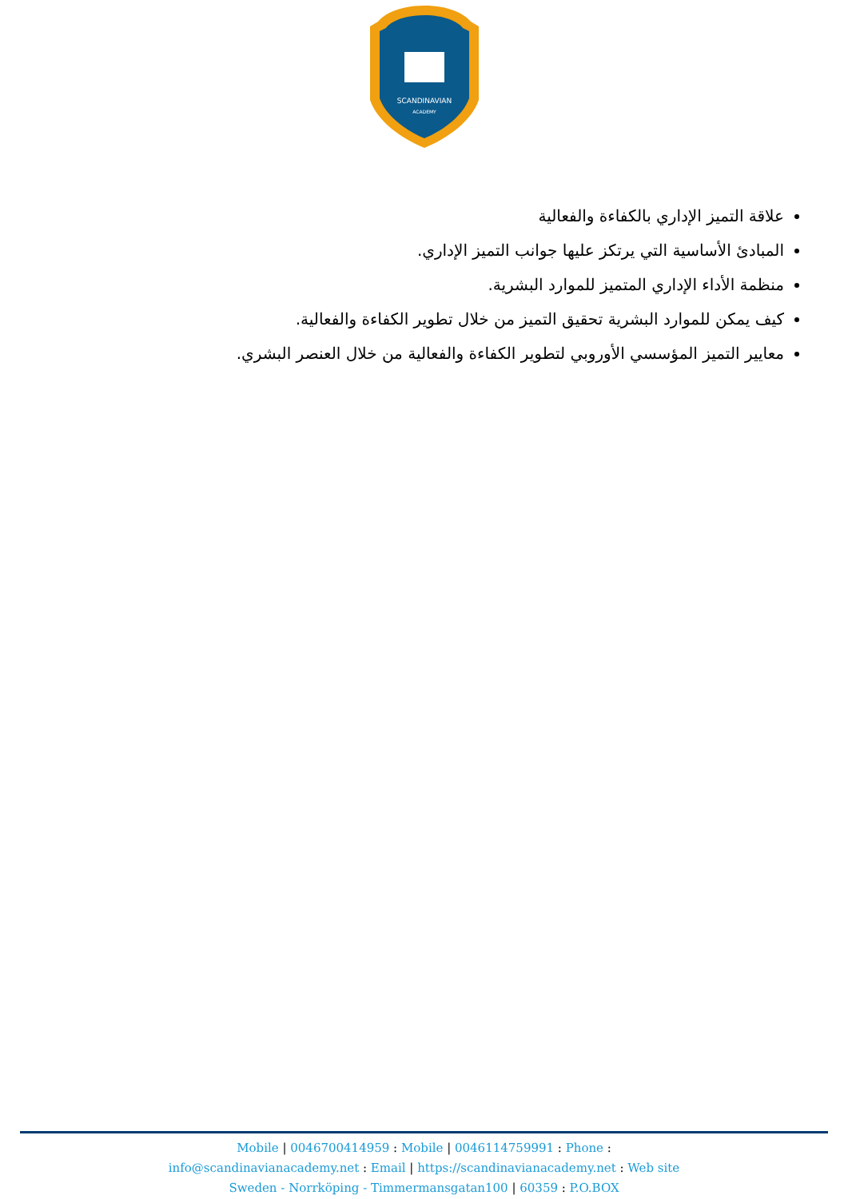SCANDINAVIAN
ACADEMY
علاقة التميز الإداري بالكفاءة والفعالية
المبادئ الأساسية التي يرتكز عليها جوانب التميز الإداري.
منظمة الأداء الإداري المتميز للموارد البشرية.
كيف يمكن للموارد البشرية تحقيق التميز من خلال تطوير الكفاءة والفعالية.
معايير التميز المؤسسي الأوروبي لتطوير الكفاءة والفعالية من خلال العنصر البشري.
Mobile | 0046700414959 : Mobile | 0046114759991 : Phone :
info@scandinavianacademy.net : Email | https://scandinavianacademy.net : Web site
Sweden - Norrköping - Timmermansgatan100 | 60359 : P.O.BOX